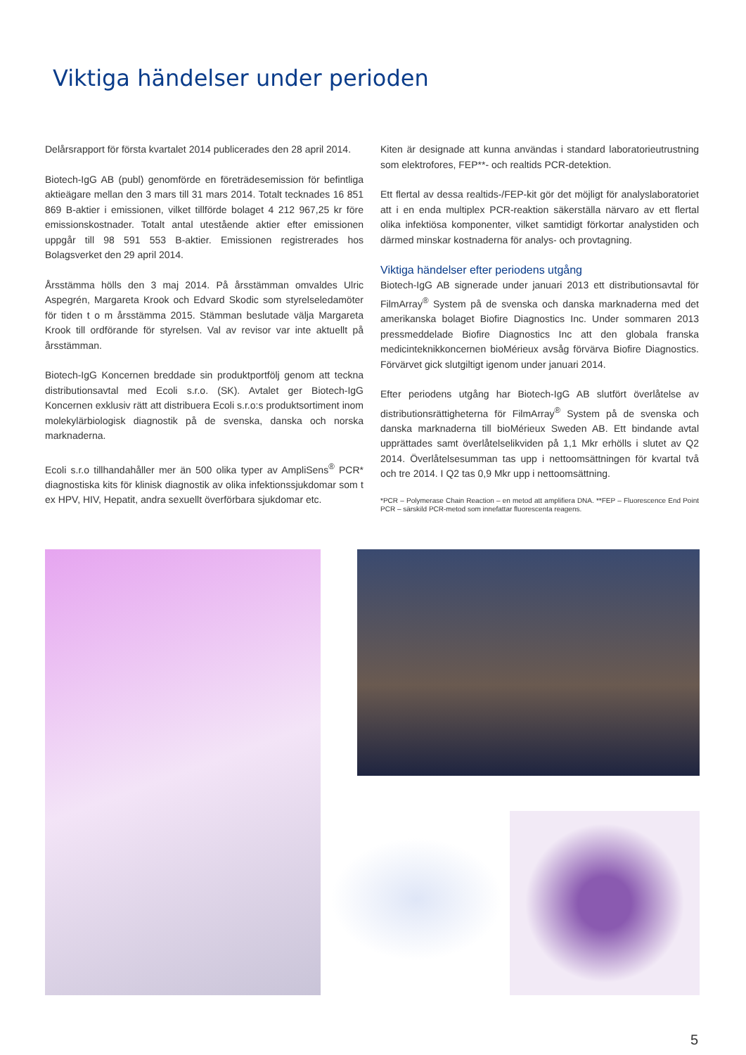Viktiga händelser under perioden
Delårsrapport för första kvartalet 2014 publicerades den 28 april 2014.
Biotech-IgG AB (publ) genomförde en företrädesemission för befintliga aktieägare mellan den 3 mars till 31 mars 2014. Totalt tecknades 16 851 869 B-aktier i emissionen, vilket tillförde bolaget 4 212 967,25 kr före emissionskostnader. Totalt antal utestående aktier efter emissionen uppgår till 98 591 553 B-aktier. Emissionen registrerades hos Bolagsverket den 29 april 2014.
Årsstämma hölls den 3 maj 2014. På årsstämman omvaldes Ulric Aspegrén, Margareta Krook och Edvard Skodic som styrelseledamöter för tiden t o m årsstämma 2015. Stämman beslutade välja Margareta Krook till ordförande för styrelsen. Val av revisor var inte aktuellt på årsstämman.
Biotech-IgG Koncernen breddade sin produktportfölj genom att teckna distributionsavtal med Ecoli s.r.o. (SK). Avtalet ger Biotech-IgG Koncernen exklusiv rätt att distribuera Ecoli s.r.o:s produktsortiment inom molekylärbiologisk diagnostik på de svenska, danska och norska marknaderna.
Ecoli s.r.o tillhandahåller mer än 500 olika typer av AmpliSens<sup>®</sup> PCR* diagnostiska kits för klinisk diagnostik av olika infektionssjukdomar som t ex HPV, HIV, Hepatit, andra sexuellt överförbara sjukdomar etc.
Kiten är designade att kunna användas i standard laboratorieutrustning som elektrofores, FEP**- och realtids PCR-detektion.
Ett flertal av dessa realtids-/FEP-kit gör det möjligt för analyslaboratoriet att i en enda multiplex PCR-reaktion säkerställa närvaro av ett flertal olika infektiösa komponenter, vilket samtidigt förkortar analystiden och därmed minskar kostnaderna för analys- och provtagning.
Viktiga händelser efter periodens utgång
Biotech-IgG AB signerade under januari 2013 ett distributionsavtal för FilmArray<sup>®</sup> System på de svenska och danska marknaderna med det amerikanska bolaget Biofire Diagnostics Inc. Under sommaren 2013 pressmeddelade Biofire Diagnostics Inc att den globala franska medicinteknikkoncernen bioMérieux avsåg förvärva Biofire Diagnostics. Förvärvet gick slutgiltigt igenom under januari 2014.
Efter periodens utgång har Biotech-IgG AB slutfört överlåtelse av distributionsrättigheterna för FilmArray<sup>®</sup> System på de svenska och danska marknaderna till bioMérieux Sweden AB. Ett bindande avtal upprättades samt överlåtelselikviden på 1,1 Mkr erhölls i slutet av Q2 2014. Överlåtelsesumman tas upp i nettoomsättningen för kvartal två och tre 2014. I Q2 tas 0,9 Mkr upp i nettoomsättning.
*PCR – Polymerase Chain Reaction – en metod att amplifiera DNA. **FEP – Fluorescence End Point PCR – särskild PCR-metod som innefattar fluorescenta reagens.
5